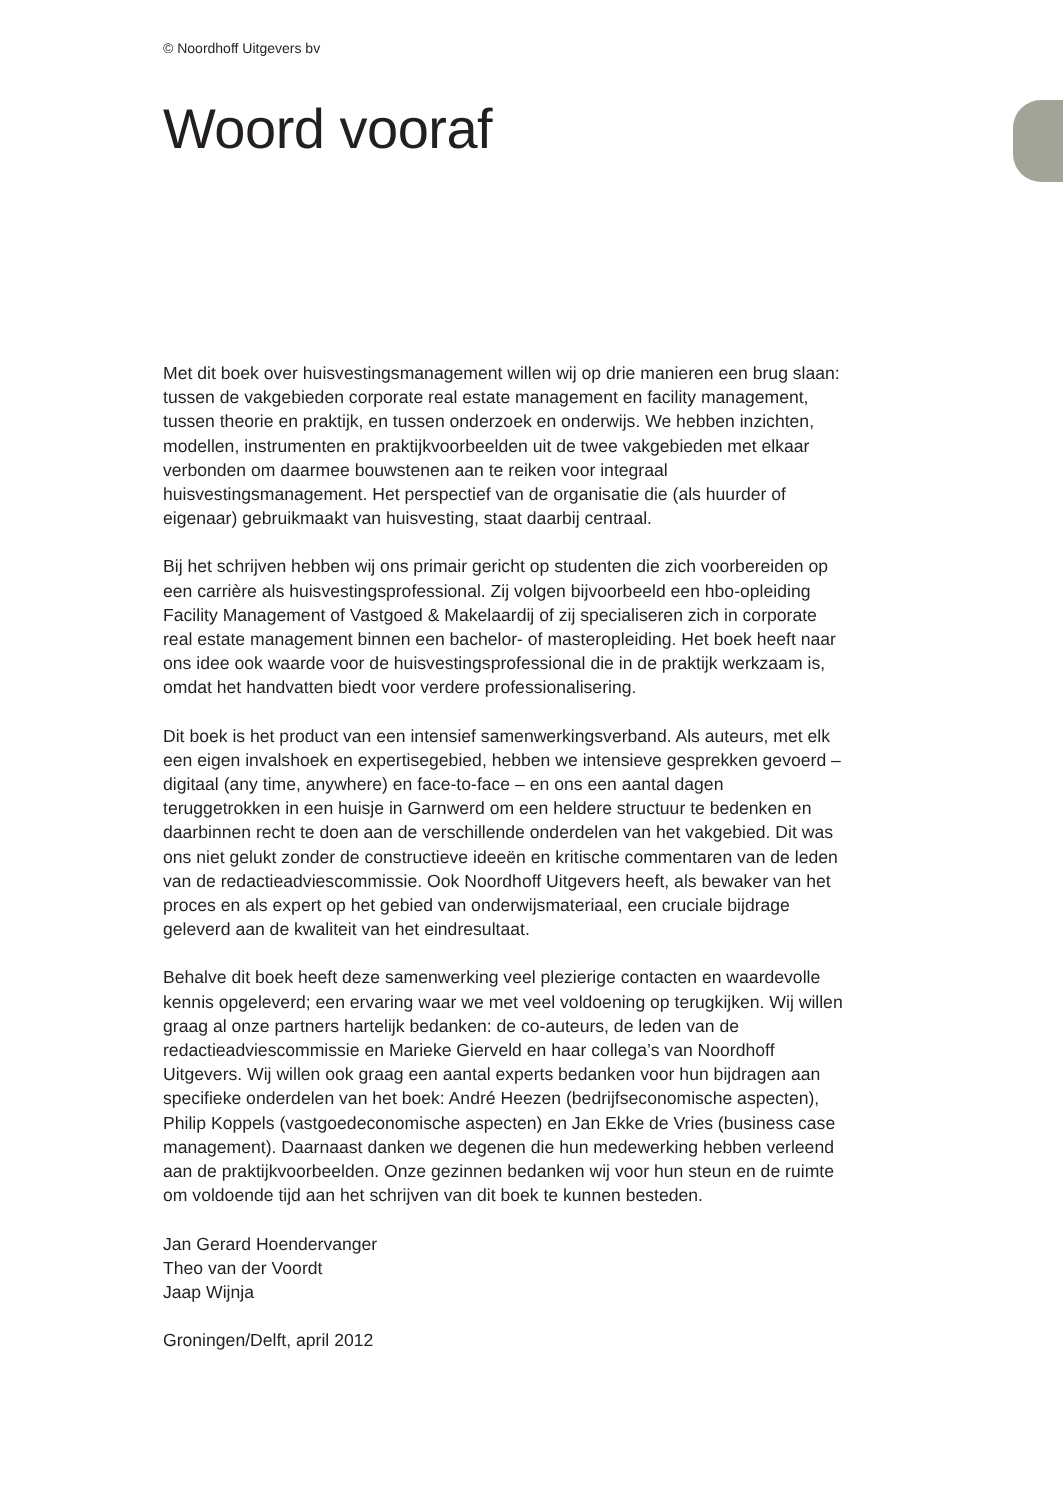© Noordhoff Uitgevers bv
Woord vooraf
Met dit boek over huisvestingsmanagement willen wij op drie manieren een brug slaan: tussen de vakgebieden corporate real estate management en facility management, tussen theorie en praktijk, en tussen onderzoek en onderwijs. We hebben inzichten, modellen, instrumenten en praktijkvoorbeelden uit de twee vakgebieden met elkaar verbonden om daarmee bouwstenen aan te reiken voor integraal huisvestingsmanagement. Het perspectief van de organisatie die (als huurder of eigenaar) gebruikmaakt van huisvesting, staat daarbij centraal.
Bij het schrijven hebben wij ons primair gericht op studenten die zich voorbereiden op een carrière als huisvestingsprofessional. Zij volgen bijvoorbeeld een hbo-opleiding Facility Management of Vastgoed & Makelaardij of zij specialiseren zich in corporate real estate management binnen een bachelor- of masteropleiding. Het boek heeft naar ons idee ook waarde voor de huisvestingsprofessional die in de praktijk werkzaam is, omdat het handvatten biedt voor verdere professionalisering.
Dit boek is het product van een intensief samenwerkingsverband. Als auteurs, met elk een eigen invalshoek en expertisegebied, hebben we intensieve gesprekken gevoerd – digitaal (any time, anywhere) en face-to-face – en ons een aantal dagen teruggetrokken in een huisje in Garnwerd om een heldere structuur te bedenken en daarbinnen recht te doen aan de verschillende onderdelen van het vakgebied. Dit was ons niet gelukt zonder de constructieve ideeën en kritische commentaren van de leden van de redactieadviescommissie. Ook Noordhoff Uitgevers heeft, als bewaker van het proces en als expert op het gebied van onderwijsmateriaal, een cruciale bijdrage geleverd aan de kwaliteit van het eindresultaat.
Behalve dit boek heeft deze samenwerking veel plezierige contacten en waardevolle kennis opgeleverd; een ervaring waar we met veel voldoening op terugkijken. Wij willen graag al onze partners hartelijk bedanken: de co-auteurs, de leden van de redactieadviescommissie en Marieke Gierveld en haar collega’s van Noordhoff Uitgevers. Wij willen ook graag een aantal experts bedanken voor hun bijdragen aan specifieke onderdelen van het boek: André Heezen (bedrijfseconomische aspecten), Philip Koppels (vastgoedeconomische aspecten) en Jan Ekke de Vries (business case management). Daarnaast danken we degenen die hun medewerking hebben verleend aan de praktijkvoorbeelden. Onze gezinnen bedanken wij voor hun steun en de ruimte om voldoende tijd aan het schrijven van dit boek te kunnen besteden.
Jan Gerard Hoendervanger
Theo van der Voordt
Jaap Wijnja
Groningen/Delft, april 2012